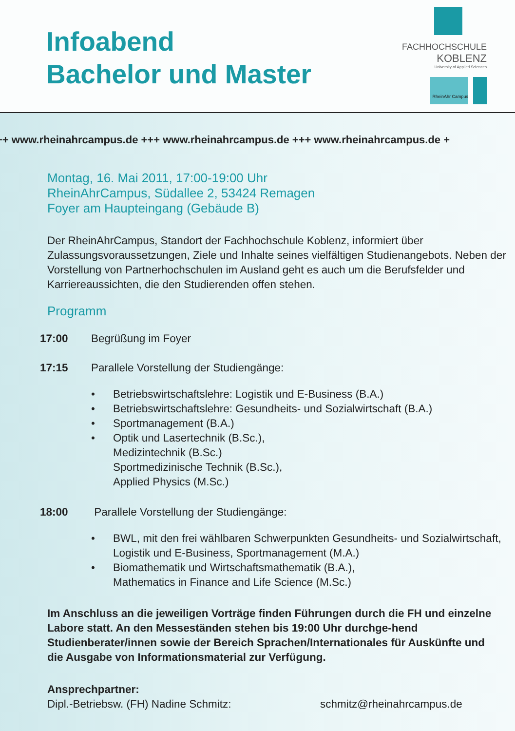Infoabend
Bachelor und Master
FACHHOCHSCHULE
KOBLENZ
University of Applied Sciences
RheinAhr Campus
++ www.rheinahrcampus.de +++ www.rheinahrcampus.de +++ www.rheinahrcampus.de +
Montag, 16. Mai 2011, 17:00-19:00 Uhr
RheinAhrCampus, Südallee 2, 53424 Remagen
Foyer am Haupteingang (Gebäude B)
Der RheinAhrCampus, Standort der Fachhochschule Koblenz, informiert über Zulassungsvoraussetzungen, Ziele und Inhalte seines vielfältigen Studienangebots. Neben der Vorstellung von Partnerhochschulen im Ausland geht es auch um die Berufsfelder und Karriereaussichten, die den Studierenden offen stehen.
Programm
17:00 Begrüßung im Foyer
17:15 Parallele Vorstellung der Studiengänge:
• Betriebswirtschaftslehre: Logistik und E-Business (B.A.)
• Betriebswirtschaftslehre: Gesundheits- und Sozialwirtschaft (B.A.)
• Sportmanagement (B.A.)
• Optik und Lasertechnik (B.Sc.),
Medizintechnik (B.Sc.)
Sportmedizinische Technik (B.Sc.),
Applied Physics (M.Sc.)
18:00 Parallele Vorstellung der Studiengänge:
• BWL, mit den frei wählbaren Schwerpunkten Gesundheits- und Sozialwirtschaft, Logistik und E-Business, Sportmanagement (M.A.)
• Biomathematik und Wirtschaftsmathematik (B.A.),
Mathematics in Finance and Life Science (M.Sc.)
Im Anschluss an die jeweiligen Vorträge finden Führungen durch die FH und einzelne Labore statt. An den Messeständen stehen bis 19:00 Uhr durchge-hend Studienberater/innen sowie der Bereich Sprachen/Internationales für Auskünfte und die Ausgabe von Informationsmaterial zur Verfügung.
Ansprechpartner:
Dipl.-Betriebsw. (FH) Nadine Schmitz: schmitz@rheinahrcampus.de